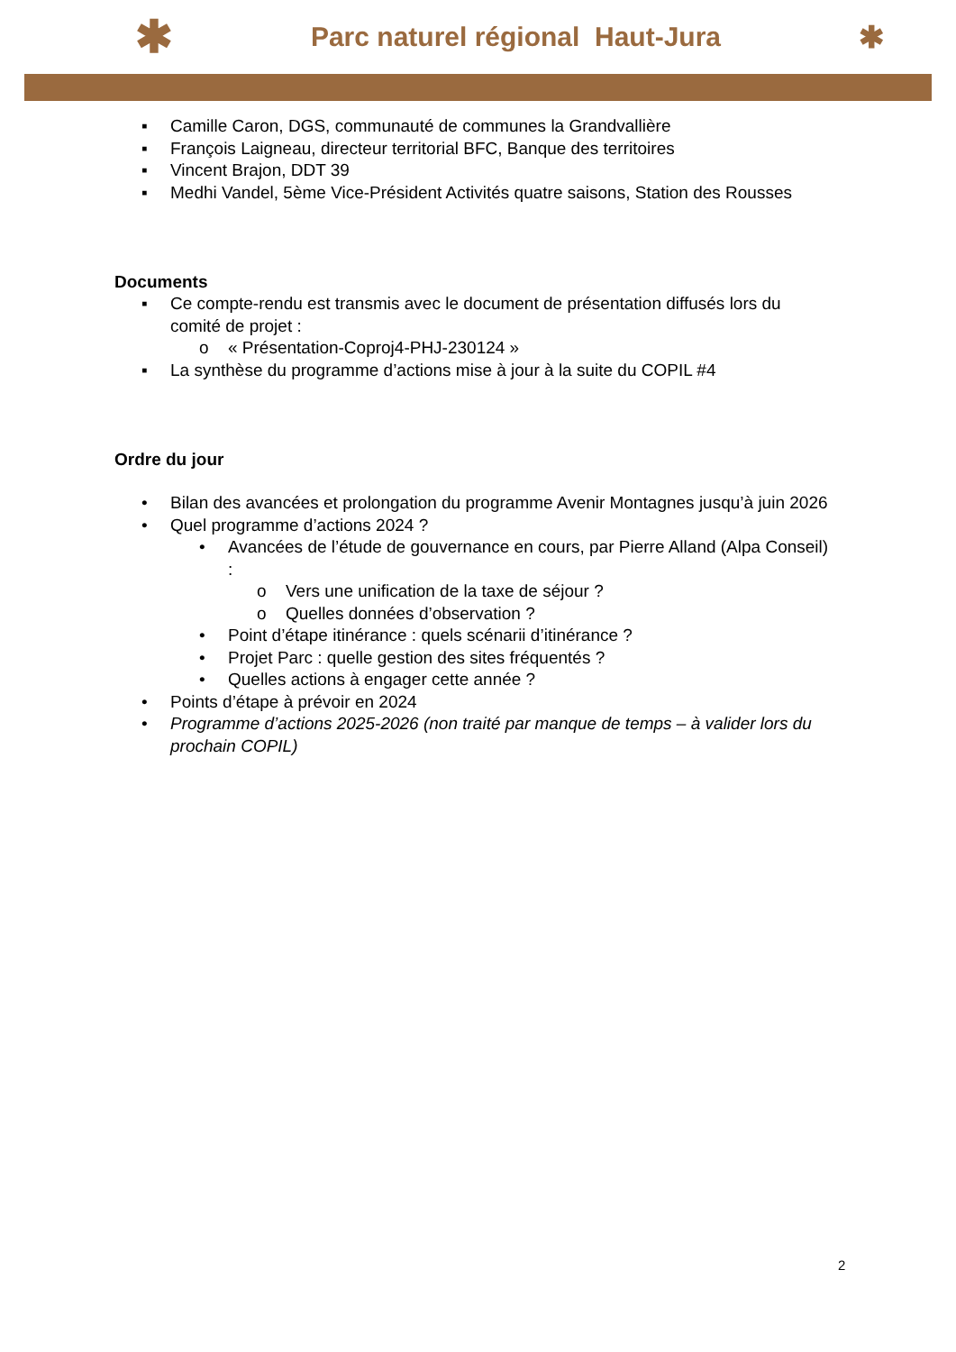✱ Parc naturel régional Haut-Jura ✱
▪ Camille Caron, DGS, communauté de communes la Grandvallière
▪ François Laigneau, directeur territorial BFC, Banque des territoires
▪ Vincent Brajon, DDT 39
▪ Medhi Vandel, 5ème Vice-Président Activités quatre saisons, Station des Rousses
Documents
▪ Ce compte-rendu est transmis avec le document de présentation diffusés lors du comité de projet :
o « Présentation-Coproj4-PHJ-230124 »
▪ La synthèse du programme d’actions mise à jour à la suite du COPIL #4
Ordre du jour
• Bilan des avancées et prolongation du programme Avenir Montagnes jusqu’à juin 2026
• Quel programme d’actions 2024 ?
• Avancées de l’étude de gouvernance en cours, par Pierre Alland (Alpa Conseil) :
o Vers une unification de la taxe de séjour ?
o Quelles données d’observation ?
• Point d’étape itinérance : quels scénarii d’itinérance ?
• Projet Parc : quelle gestion des sites fréquentés ?
• Quelles actions à engager cette année ?
• Points d’étape à prévoir en 2024
• Programme d’actions 2025-2026 (non traité par manque de temps – à valider lors du prochain COPIL)
2